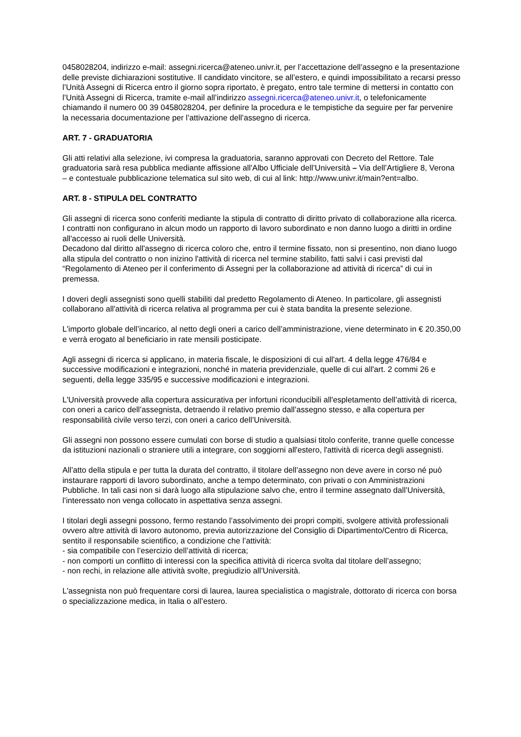0458028204, indirizzo e-mail: assegni.ricerca@ateneo.univr.it, per l’accettazione dell’assegno e la presentazione delle previste dichiarazioni sostitutive. Il candidato vincitore, se all’estero, e quindi impossibilitato a recarsi presso l’Unità Assegni di Ricerca entro il giorno sopra riportato, è pregato, entro tale termine di mettersi in contatto con l’Unità Assegni di Ricerca, tramite e-mail all’indirizzo assegni.ricerca@ateneo.univr.it, o telefonicamente chiamando il numero 00 39 0458028204, per definire la procedura e le tempistiche da seguire per far pervenire la necessaria documentazione per l’attivazione dell’assegno di ricerca.
ART. 7 - GRADUATORIA
Gli atti relativi alla selezione, ivi compresa la graduatoria, saranno approvati con Decreto del Rettore. Tale graduatoria sarà resa pubblica mediante affissione all'Albo Ufficiale dell’Università – Via dell’Artigliere 8, Verona – e contestuale pubblicazione telematica sul sito web, di cui al link: http://www.univr.it/main?ent=albo.
ART. 8 - STIPULA DEL CONTRATTO
Gli assegni di ricerca sono conferiti mediante la stipula di contratto di diritto privato di collaborazione alla ricerca. I contratti non configurano in alcun modo un rapporto di lavoro subordinato e non danno luogo a diritti in ordine all'accesso ai ruoli delle Università.
Decadono dal diritto all'assegno di ricerca coloro che, entro il termine fissato, non si presentino, non diano luogo alla stipula del contratto o non inizino l'attività di ricerca nel termine stabilito, fatti salvi i casi previsti dal “Regolamento di Ateneo per il conferimento di Assegni per la collaborazione ad attività di ricerca” di cui in premessa.
I doveri degli assegnisti sono quelli stabiliti dal predetto Regolamento di Ateneo. In particolare, gli assegnisti collaborano all'attività di ricerca relativa al programma per cui è stata bandita la presente selezione.
L'importo globale dell’incarico, al netto degli oneri a carico dell’amministrazione, viene determinato in € 20.350,00 e verrà erogato al beneficiario in rate mensili posticipate.
Agli assegni di ricerca si applicano, in materia fiscale, le disposizioni di cui all'art. 4 della legge 476/84 e successive modificazioni e integrazioni, nonché in materia previdenziale, quelle di cui all'art. 2 commi 26 e seguenti, della legge 335/95 e successive modificazioni e integrazioni.
L'Università provvede alla copertura assicurativa per infortuni riconducibili all'espletamento dell’attività di ricerca, con oneri a carico dell’assegnista, detraendo il relativo premio dall’assegno stesso, e alla copertura per responsabilità civile verso terzi, con oneri a carico dell’Università.
Gli assegni non possono essere cumulati con borse di studio a qualsiasi titolo conferite, tranne quelle concesse da istituzioni nazionali o straniere utili a integrare, con soggiorni all'estero, l'attività di ricerca degli assegnisti.
All’atto della stipula e per tutta la durata del contratto, il titolare dell’assegno non deve avere in corso né può instaurare rapporti di lavoro subordinato, anche a tempo determinato, con privati o con Amministrazioni Pubbliche. In tali casi non si darà luogo alla stipulazione salvo che, entro il termine assegnato dall’Università, l’interessato non venga collocato in aspettativa senza assegni.
I titolari degli assegni possono, fermo restando l’assolvimento dei propri compiti, svolgere attività professionali ovvero altre attività di lavoro autonomo, previa autorizzazione del Consiglio di Dipartimento/Centro di Ricerca, sentito il responsabile scientifico, a condizione che l’attività:
- sia compatibile con l’esercizio dell’attività di ricerca;
- non comporti un conflitto di interessi con la specifica attività di ricerca svolta dal titolare dell’assegno;
- non rechi, in relazione alle attività svolte, pregiudizio all’Università.
L'assegnista non può frequentare corsi di laurea, laurea specialistica o magistrale, dottorato di ricerca con borsa o specializzazione medica, in Italia o all’estero.